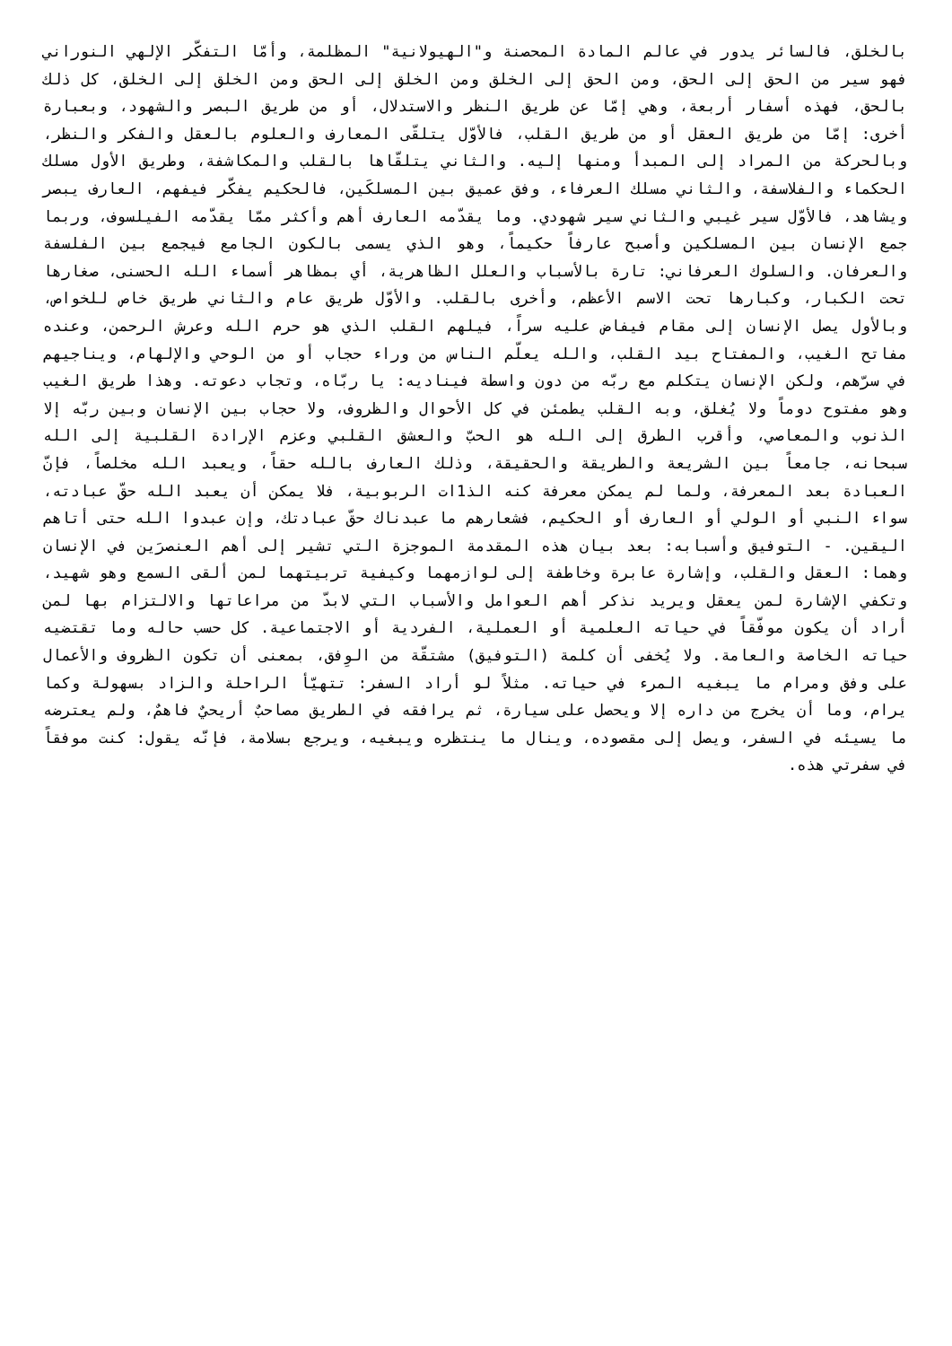بالخلق، فالسائر يدور في عالم المادة المحصنة و"الهيولانية" المظلمة، وأمّا التفكّر الإلهي النوراني فهو سير من الحق إلى الحق، ومن الحق إلى الخلق ومن الخلق إلى الحق ومن الخلق إلى الخلق، كل ذلك بالحق، فهذه أسفار أربعة، وهي إمّا عن طريق النظر والاستدلال، أو من طريق البصر والشهود، وبعبارة أخرى: إمّا من طريق العقل أو من طريق القلب، فالأوّل يتلقّى المعارف والعلوم بالعقل والفكر والنظر، وبالحركة من المراد إلى المبدأ ومنها إليه. والثاني يتلقّاها بالقلب والمكاشفة، وطريق الأول مسلك الحكماء والفلاسفة، والثاني مسلك العرفاء، وفق عميق بين المسلكَين، فالحكيم يفكّر فيفهم، العارف يبصر ويشاهد، فالأوّل سير غيبي والثاني سير شهودي. وما يقدّمه العارف أهم وأكثر ممّا يقدّمه الفيلسوف، وربما جمع الإنسان بين المسلكين وأصبح عارفاً حكيماً، وهو الذي يسمى بالكون الجامع فيجمع بين الفلسفة والعرفان. والسلوك العرفاني: تارة بالأسباب والعلل الظاهرية، أي بمظاهر أسماء الله الحسنى، صغارها تحت الكبار، وكبارها تحت الاسم الأعظم، وأخرى بالقلب. والأوّل طريق عام والثاني طريق خاص للخواص، وبالأول يصل الإنسان إلى مقام فيفاض عليه سراً، فيلهم القلب الذي هو حرم الله وعرش الرحمن، وعنده مفاتح الغيب، والمفتاح بيد القلب، والله يعلّم الناس من وراء حجاب أو من الوحي والإلهام، ويناجيهم في سرّهم، ولكن الإنسان يتكلم مع ربّه من دون واسطة فيناديه: يا ربّاه، وتجاب دعوته. وهذا طريق الغيب وهو مفتوح دوماً ولا يُغلق، وبه القلب يطمئن في كل الأحوال والظروف، ولا حجاب بين الإنسان وبين ربّه إلا الذنوب والمعاصي، وأقرب الطرق إلى الله هو الحبّ والعشق القلبي وعزم الإرادة القلبية إلى الله سبحانه، جامعاً بين الشريعة والطريقة والحقيقة، وذلك العارف بالله حقاً، ويعبد الله مخلصاً، فإنّ العبادة بعد المعرفة، ولما لم يمكن معرفة كنه الذ1ات الربوبية، فلا يمكن أن يعبد الله حقّ عبادته، سواء النبي أو الولي أو العارف أو الحكيم، فشعارهم ما عبدناك حقّ عبادتك، وإن عبدوا الله حتى أتاهم اليقين. - التوفيق وأسبابه: بعد بيان هذه المقدمة الموجزة التي تشير إلى أهم العنصرَين في الإنسان وهما: العقل والقلب، وإشارة عابرة وخاطفة إلى لوازمهما وكيفية تربيتهما لمن ألقى السمع وهو شهيد، وتكفي الإشارة لمن يعقل ويريد نذكر أهم العوامل والأسباب التي لابدّ من مراعاتها والالتزام بها لمن أراد أن يكون موفّقاً في حياته العلمية أو العملية، الفردية أو الاجتماعية. كل حسب حاله وما تقتضيه حياته الخاصة والعامة. ولا يُخفى أن كلمة (التوفيق) مشتقّة من الوِفق، بمعنى أن تكون الظروف والأعمال على وفق ومرام ما يبغيه المرء في حياته. مثلاً لو أراد السفر: تتهيّأ الراحلة والزاد بسهولة وكما يرام، وما أن يخرج من داره إلا ويحصل على سيارة، ثم يرافقه في الطريق مصاحبٌ أريحيٌ فاهمٌ، ولم يعترضه ما يسيئه في السفر، ويصل إلى مقصوده، وينال ما ينتظره ويبغيه، ويرجع بسلامة، فإنّه يقول: كنت موفقاً في سفرتي هذه.